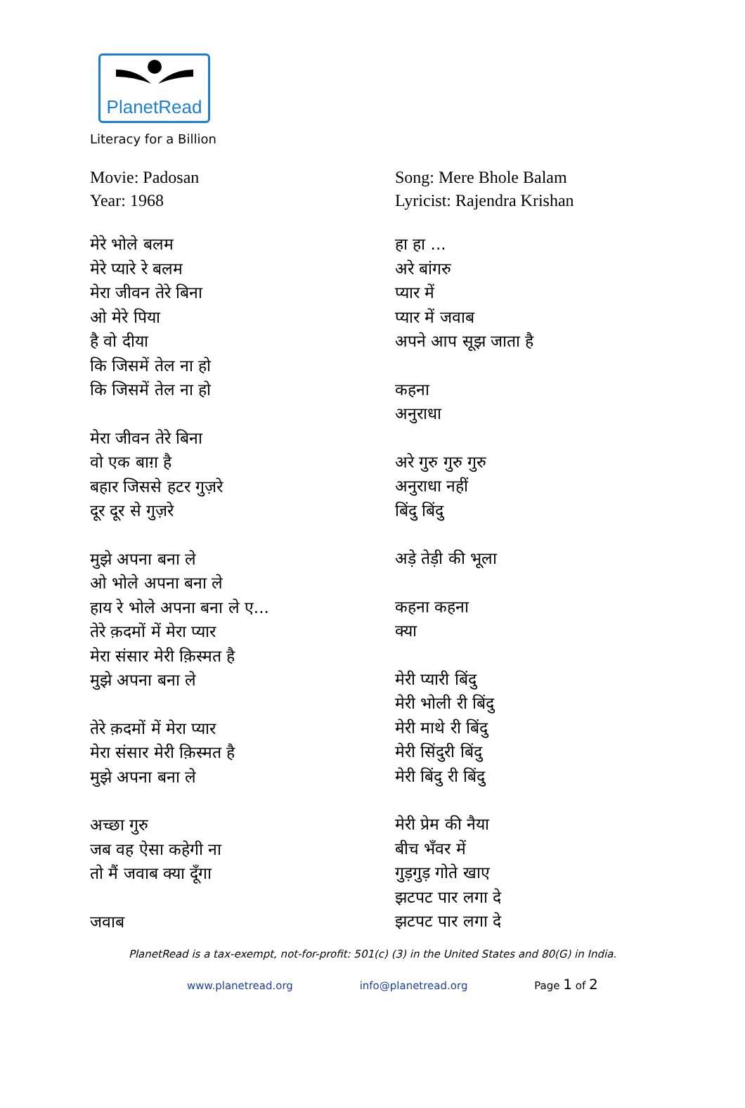PlanetRead
Literacy for a Billion
Movie: Padosan
Year: 1968
मेरे भोले बलम
मेरे प्यारे रे बलम
मेरा जीवन तेरे बिना
ओ मेरे पिया
है वो दीया
कि जिसमें तेल ना हो
कि जिसमें तेल ना हो
मेरा जीवन तेरे बिना
वो एक बाग़ है
बहार जिससे हटर गुज़रे
दूर दूर से गुज़रे
मुझे अपना बना ले
ओ भोले अपना बना ले
हाय रे भोले अपना बना ले ए...
तेरे क़दमों में मेरा प्यार
मेरा संसार मेरी क़िस्मत है
मुझे अपना बना ले
तेरे क़दमों में मेरा प्यार
मेरा संसार मेरी क़िस्मत है
मुझे अपना बना ले
अच्छा गुरु
जब वह ऐसा कहेगी ना
तो मैं जवाब क्या दूँगा
जवाब
Song: Mere Bhole Balam
Lyricist: Rajendra Krishan
हा हा ...
अरे बांगरु
प्यार में
प्यार में जवाब
अपने आप सूझ जाता है
कहना
अनुराधा
अरे गुरु गुरु गुरु
अनुराधा नहीं
बिंदु बिंदु
अड़े तेड़ी की भूला
कहना कहना
क्या
मेरी प्यारी बिंदु
मेरी भोली री बिंदु
मेरी माथे री बिंदु
मेरी सिंदुरी बिंदु
मेरी बिंदु री बिंदु
मेरी प्रेम की नैया
बीच भँवर में
गुड़गुड़ गोते खाए
झटपट पार लगा दे
झटपट पार लगा दे
PlanetRead is a tax-exempt, not-for-profit: 501(c) (3) in the United States and 80(G) in India.
www.planetread.org info@planetread.org Page 1 of 2